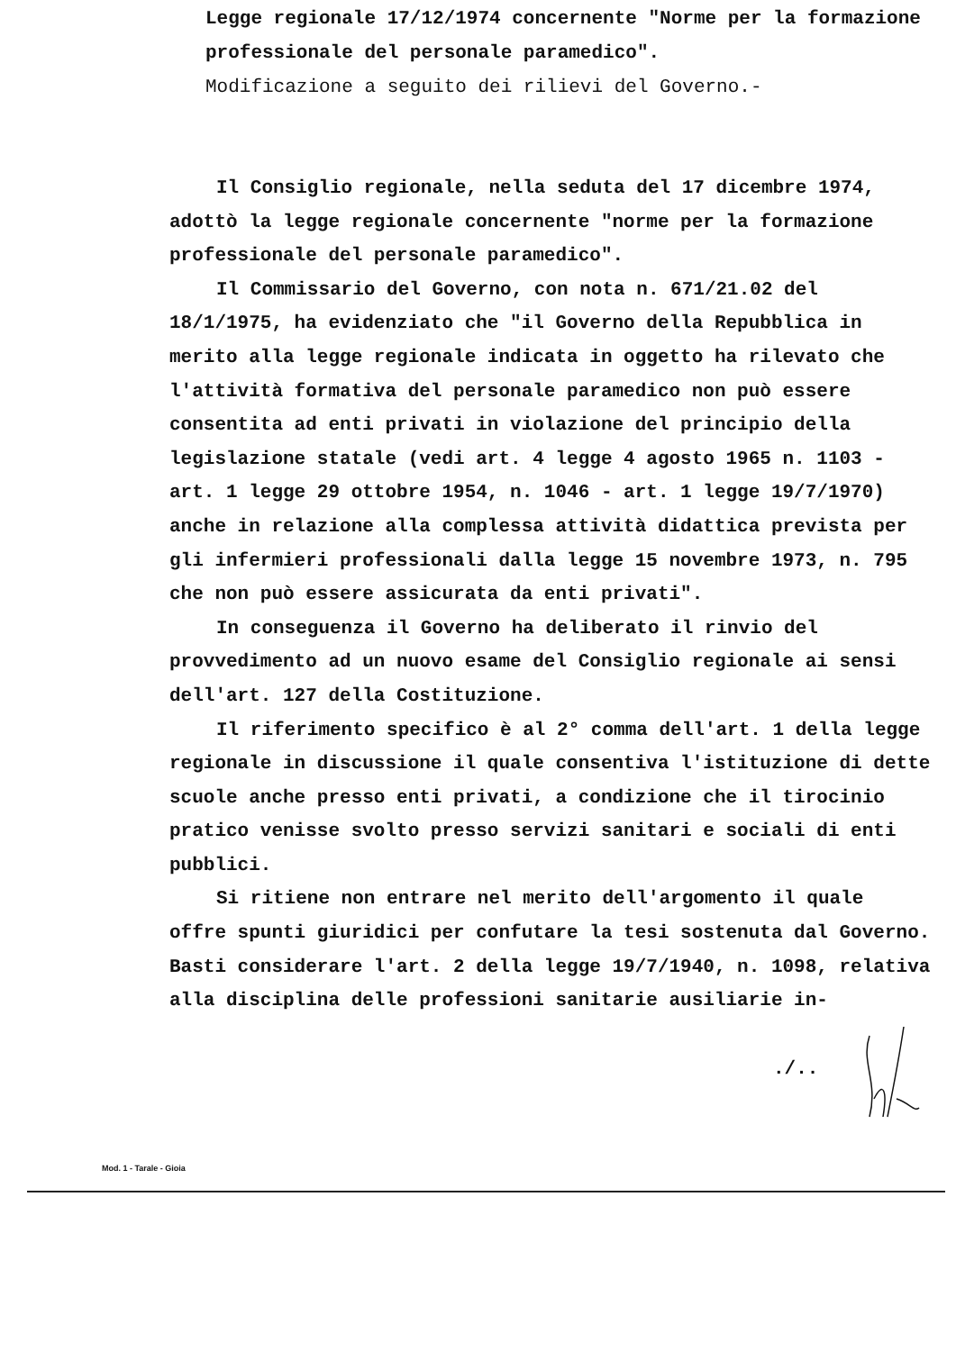Legge regionale 17/12/1974 concernente "Norme per la formazione professionale del personale paramedico".
Modificazione a seguito dei rilievi del Governo.-
Il Consiglio regionale, nella seduta del 17 dicembre 1974, adottò la legge regionale concernente "norme per la formazione professionale del personale paramedico".
Il Commissario del Governo, con nota n. 671/21.02 del 18/1/1975, ha evidenziato che "il Governo della Repubblica in merito alla legge regionale indicata in oggetto ha rilevato che l'attività formativa del personale paramedico non può essere consentita ad enti privati in violazione del principio della legislazione statale (vedi art. 4 legge 4 agosto 1965 n. 1103 - art. 1 legge 29 ottobre 1954, n. 1046 - art. 1 legge 19/7/1970) anche in relazione alla complessa attività didattica prevista per gli infermieri professionali dalla legge 15 novembre 1973, n. 795 che non può essere assicurata da enti privati".
In conseguenza il Governo ha deliberato il rinvio del provvedimento ad un nuovo esame del Consiglio regionale ai sensi dell'art. 127 della Costituzione.
Il riferimento specifico è al 2° comma dell'art. 1 della legge regionale in discussione il quale consentiva l'istituzione di dette scuole anche presso enti privati, a condizione che il tirocinio pratico venisse svolto presso servizi sanitari e sociali di enti pubblici.
Si ritiene non entrare nel merito dell'argomento il quale offre spunti giuridici per confutare la tesi sostenuta dal Governo. Basti considerare l'art. 2 della legge 19/7/1940, n. 1098, relativa alla disciplina delle professioni sanitarie ausiliarie in-
./..
Mod. 1 - Tarale - Gioia